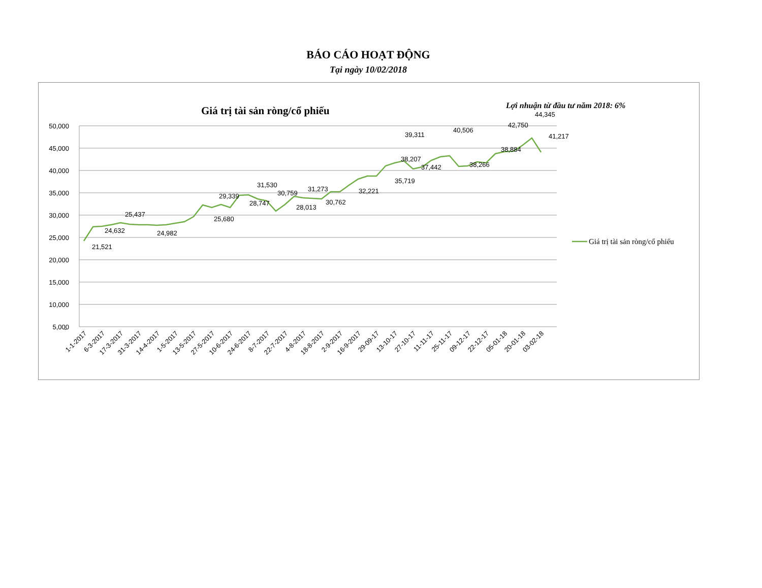BÁO CÁO HOẠT ĐỘNG
Tại ngày 10/02/2018
Giá trị tài sản ròng/cổ phiếu
Lợi nhuận từ đầu tư năm 2018: 6%
50,000
45,000
40,000
35,000
30,000
25,000
20,000
15,000
10,000
5,000
-
21,521
24,632
25,437
24,982
25,680
29,339
28,747
31,530
30,759
28,013
31,273
30,762
32,221
35,719
38,207
39,311
37,442
40,506
38,266
38,884
42,750
44,345
41,217
1-1-2017
6-3-2017
17-3-2017
31-3-2017
14-4-2017
1-5-2017
13-5-2017
27-5-2017
10-6-2017
24-6-2017
8-7-2017
22-7-2017
4-8-2017
18-8-2017
2-9-2017
16-9-2017
29-09-17
13-10-17
27-10-17
11-11-17
25-11-17
09-12-17
22-12-17
05-01-18
20-01-18
03-02-18
Giá trị tài sản ròng/cổ phiếu